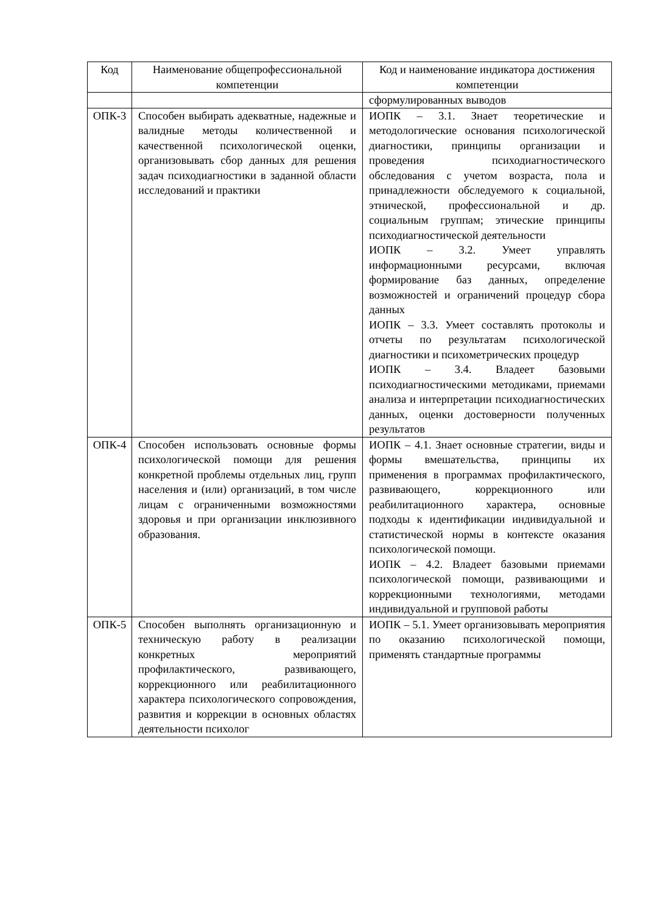| Код | Наименование общепрофессиональной компетенции | Код и наименование индикатора достижения компетенции |
| | | сформулированных выводов |
| ОПК-3 | Способен выбирать адекватные, надежные и валидные методы количественной и качественной психологической оценки, организовывать сбор данных для решения задач психодиагностики в заданной области исследований и практики | ИОПК – 3.1. Знает теоретические и методологические основания психологической диагностики, принципы организации и проведения психодиагностического обследования с учетом возраста, пола и принадлежности обследуемого к социальной, этнической, профессиональной и др. социальным группам; этические принципы психодиагностической деятельности ИОПК – 3.2. Умеет управлять информационными ресурсами, включая формирование баз данных, определение возможностей и ограничений процедур сбора данных ИОПК – 3.3. Умеет составлять протоколы и отчеты по результатам психологической диагностики и психометрических процедур ИОПК – 3.4. Владеет базовыми психодиагностическими методиками, приемами анализа и интерпретации психодиагностических данных, оценки достоверности полученных результатов |
| ОПК-4 | Способен использовать основные формы психологической помощи для решения конкретной проблемы отдельных лиц, групп населения и (или) организаций, в том числе лицам с ограниченными возможностями здоровья и при организации инклюзивного образования. | ИОПК – 4.1. Знает основные стратегии, виды и формы вмешательства, принципы их применения в программах профилактического, развивающего, коррекционного или реабилитационного характера, основные подходы к идентификации индивидуальной и статистической нормы в контексте оказания психологической помощи. ИОПК – 4.2. Владеет базовыми приемами психологической помощи, развивающими и коррекционными технологиями, методами индивидуальной и групповой работы |
| ОПК-5 | Способен выполнять организационную и техническую работу в реализации конкретных мероприятий профилактического, развивающего, коррекционного или реабилитационного характера психологического сопровождения, развития и коррекции в основных областях деятельности психолог | ИОПК – 5.1. Умеет организовывать мероприятия по оказанию психологической помощи, применять стандартные программы |